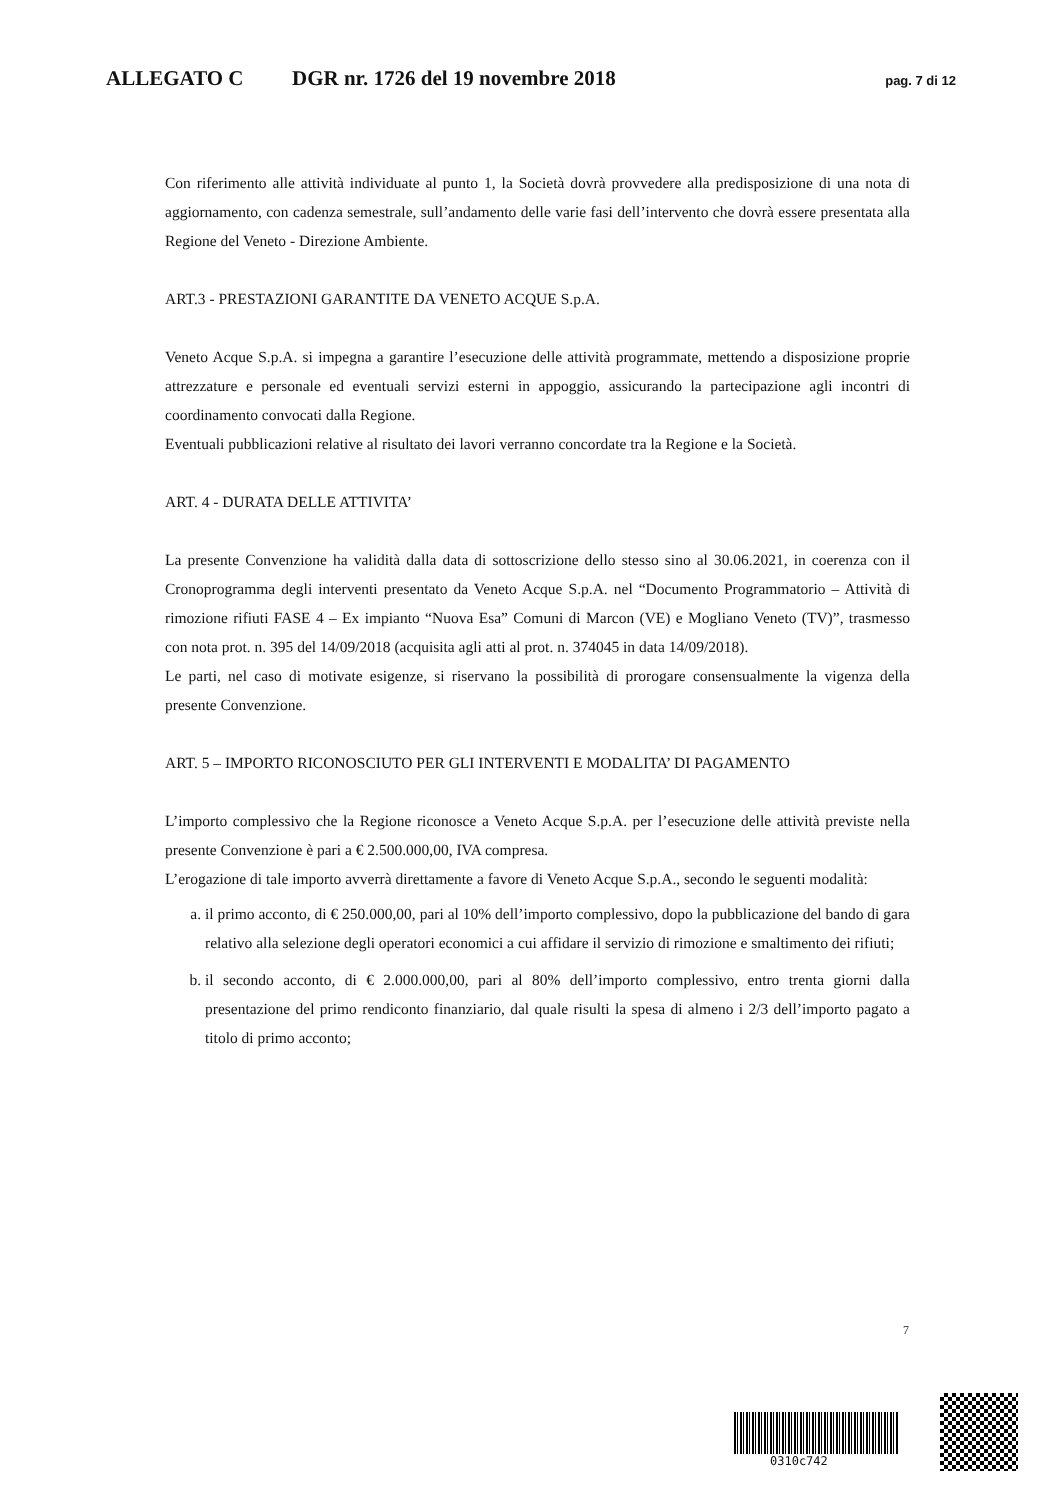ALLEGATO C DGR nr. 1726 del 19 novembre 2018 pag. 7 di 12
Con riferimento alle attività individuate al punto 1, la Società dovrà provvedere alla predisposizione di una nota di aggiornamento, con cadenza semestrale, sull’andamento delle varie fasi dell’intervento che dovrà essere presentata alla Regione del Veneto - Direzione Ambiente.
ART.3 - PRESTAZIONI GARANTITE DA VENETO ACQUE S.p.A.
Veneto Acque S.p.A. si impegna a garantire l’esecuzione delle attività programmate, mettendo a disposizione proprie attrezzature e personale ed eventuali servizi esterni in appoggio, assicurando la partecipazione agli incontri di coordinamento convocati dalla Regione.
Eventuali pubblicazioni relative al risultato dei lavori verranno concordate tra la Regione e la Società.
ART. 4 - DURATA DELLE ATTIVITA’
La presente Convenzione ha validità dalla data di sottoscrizione dello stesso sino al 30.06.2021, in coerenza con il Cronoprogramma degli interventi presentato da Veneto Acque S.p.A. nel “Documento Programmatorio – Attività di rimozione rifiuti FASE 4 – Ex impianto “Nuova Esa” Comuni di Marcon (VE) e Mogliano Veneto (TV)”, trasmesso con nota prot. n. 395 del 14/09/2018 (acquisita agli atti al prot. n. 374045 in data 14/09/2018).
Le parti, nel caso di motivate esigenze, si riservano la possibilità di prorogare consensualmente la vigenza della presente Convenzione.
ART. 5 – IMPORTO RICONOSCIUTO PER GLI INTERVENTI E MODALITA’ DI PAGAMENTO
L’importo complessivo che la Regione riconosce a Veneto Acque S.p.A. per l’esecuzione delle attività previste nella presente Convenzione è pari a € 2.500.000,00, IVA compresa.
L’erogazione di tale importo avverrà direttamente a favore di Veneto Acque S.p.A., secondo le seguenti modalità:
a. il primo acconto, di € 250.000,00, pari al 10% dell’importo complessivo, dopo la pubblicazione del bando di gara relativo alla selezione degli operatori economici a cui affidare il servizio di rimozione e smaltimento dei rifiuti;
b. il secondo acconto, di € 2.000.000,00, pari al 80% dell’importo complessivo, entro trenta giorni dalla presentazione del primo rendiconto finanziario, dal quale risulti la spesa di almeno i 2/3 dell’importo pagato a titolo di primo acconto;
7
0310c742